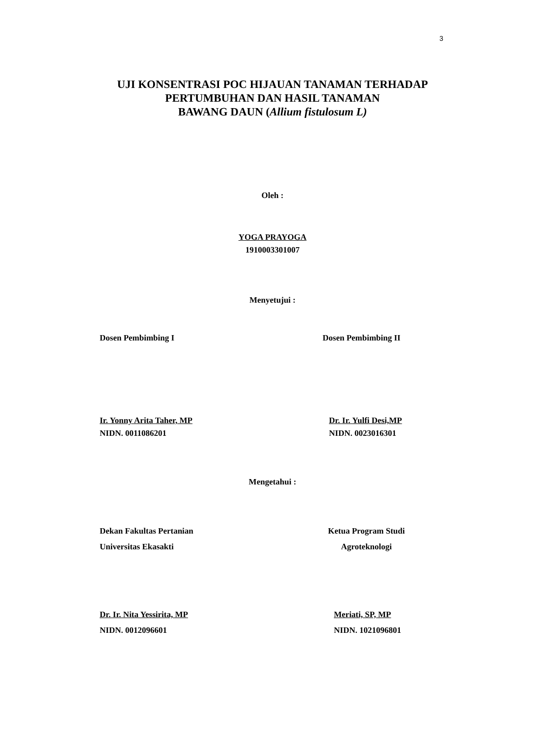3
UJI KONSENTRASI POC HIJAUAN TANAMAN TERHADAP
PERTUMBUHAN DAN HASIL TANAMAN
BAWANG DAUN (Allium fistulosum L)
Oleh :
YOGA PRAYOGA
1910003301007
Menyetujui :
Dosen Pembimbing I Dosen Pembimbing II
Ir. Yonny Arita Taher, MP
NIDN. 0011086201
Dr. Ir. Yulfi Desi,MP
NIDN. 0023016301
Mengetahui :
Dekan Fakultas Pertanian
Universitas Ekasakti
Ketua Program Studi
Agroteknologi
Dr. Ir. Nita Yessirita, MP
NIDN. 0012096601
Meriati, SP, MP
NIDN. 1021096801